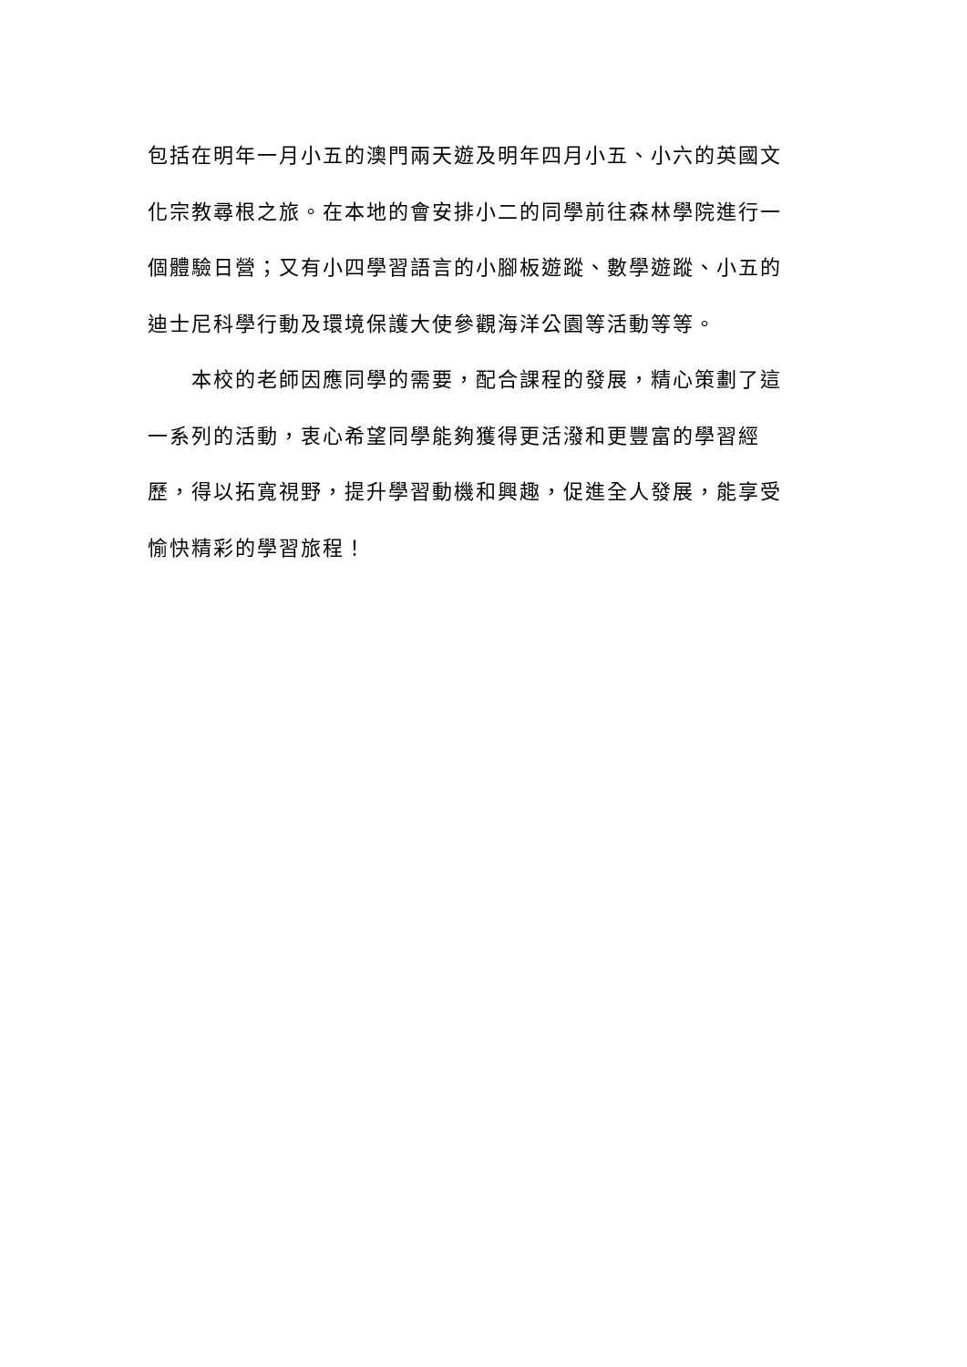包括在明年一月小五的澳門兩天遊及明年四月小五、小六的英國文
化宗教尋根之旅。在本地的會安排小二的同學前往森林學院進行一
個體驗日營；又有小四學習語言的小腳板遊蹤、數學遊蹤、小五的
迪士尼科學行動及環境保護大使參觀海洋公園等活動等等。
　　本校的老師因應同學的需要，配合課程的發展，精心策劃了這
一系列的活動，衷心希望同學能夠獲得更活潑和更豐富的學習經
歷，得以拓寬視野，提升學習動機和興趣，促進全人發展，能享受
愉快精彩的學習旅程！